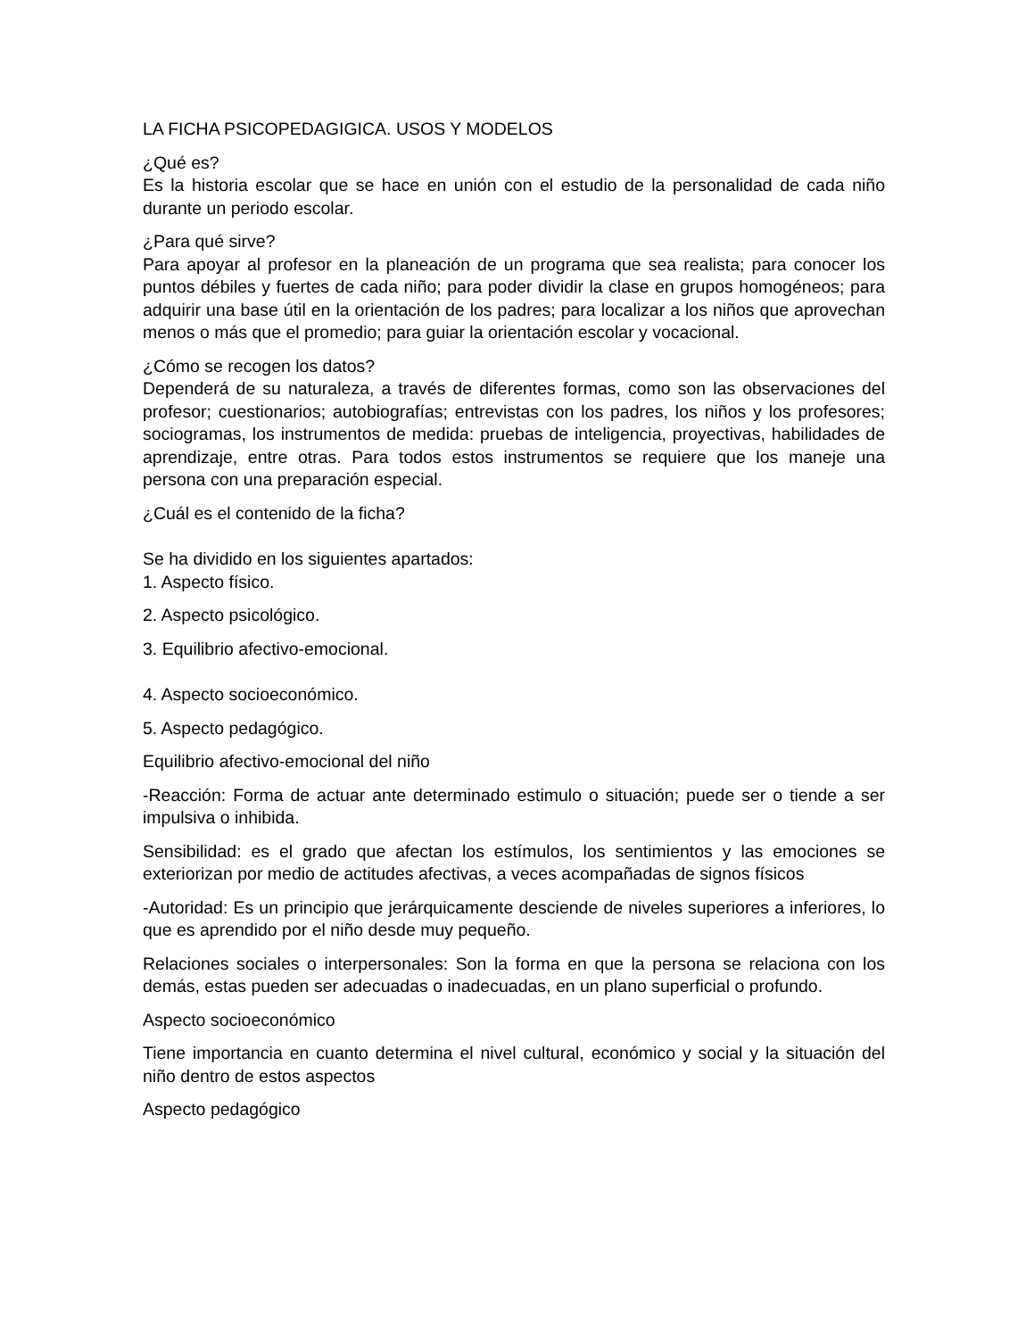LA FICHA PSICOPEDAGIGICA. USOS Y MODELOS
¿Qué es?
Es la historia escolar que se hace en unión con el estudio de la personalidad de cada niño durante un periodo escolar.
¿Para qué sirve?
Para apoyar al profesor en la planeación de un programa que sea realista; para conocer los puntos débiles y fuertes de cada niño; para poder dividir la clase en grupos homogéneos; para adquirir una base útil en la orientación de los padres; para localizar a los niños que aprovechan menos o más que el promedio; para guiar la orientación escolar y vocacional.
¿Cómo se recogen los datos?
Dependerá de su naturaleza, a través de diferentes formas, como son las observaciones del profesor; cuestionarios; autobiografías; entrevistas con los padres, los niños y los profesores; sociogramas, los instrumentos de medida: pruebas de inteligencia, proyectivas, habilidades de aprendizaje, entre otras. Para todos estos instrumentos se requiere que los maneje una persona con una preparación especial.
¿Cuál es el contenido de la ficha?
Se ha dividido en los siguientes apartados:
1. Aspecto físico.
2. Aspecto psicológico.
3. Equilibrio afectivo-emocional.
4. Aspecto socioeconómico.
5. Aspecto pedagógico.
Equilibrio afectivo-emocional del niño
-Reacción: Forma de actuar ante determinado estimulo o situación; puede ser o tiende a ser impulsiva o inhibida.
Sensibilidad: es el grado que afectan los estímulos, los sentimientos y las emociones se exteriorizan por medio de actitudes afectivas, a veces acompañadas de signos físicos
-Autoridad: Es un principio que jerárquicamente desciende de niveles superiores a inferiores, lo que es aprendido por el niño desde muy pequeño.
Relaciones sociales o interpersonales: Son la forma en que la persona se relaciona con los demás, estas pueden ser adecuadas o inadecuadas, en un plano superficial o profundo.
Aspecto socioeconómico
Tiene importancia en cuanto determina el nivel cultural, económico y social y la situación del niño dentro de estos aspectos
Aspecto pedagógico